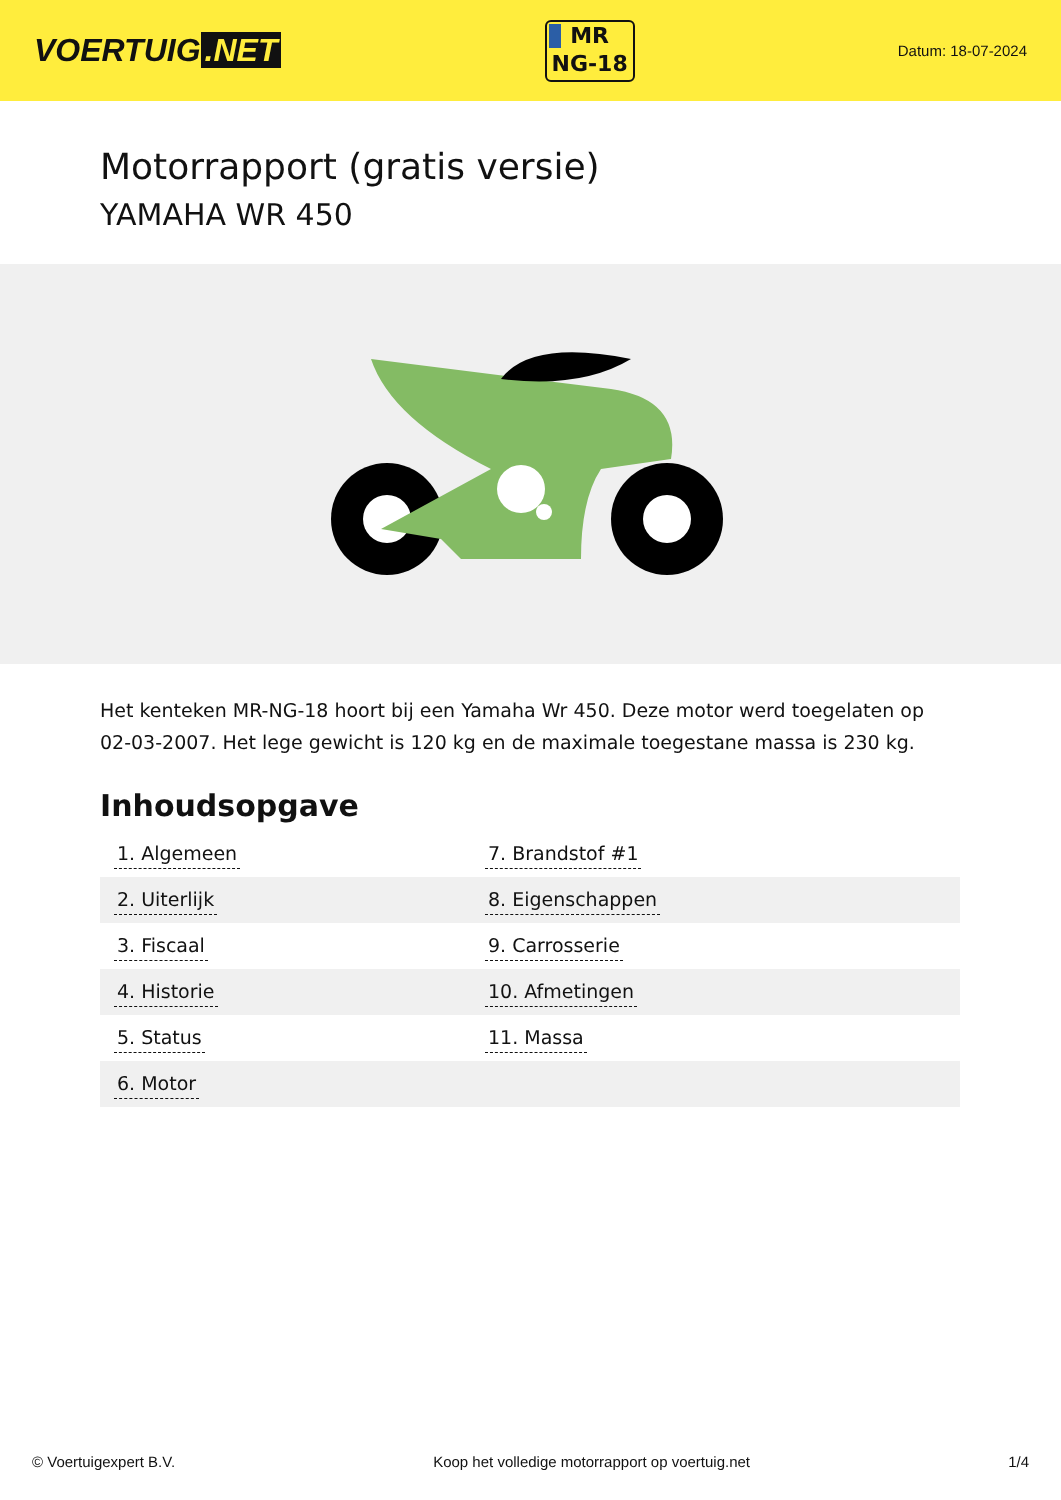VOERTUIG.NET
MR
NG-18
Datum: 18-07-2024
Motorrapport (gratis versie)
YAMAHA WR 450
Het kenteken MR-NG-18 hoort bij een Yamaha Wr 450. Deze motor werd toegelaten op 02-03-2007. Het lege gewicht is 120 kg en de maximale toegestane massa is 230 kg.
Inhoudsopgave
| 1. Algemeen | 7. Brandstof #1 |
| 2. Uiterlijk | 8. Eigenschappen |
| 3. Fiscaal | 9. Carrosserie |
| 4. Historie | 10. Afmetingen |
| 5. Status | 11. Massa |
| 6. Motor | |
© Voertuigexpert B.V. Koop het volledige motorrapport op voertuig.net
1/4